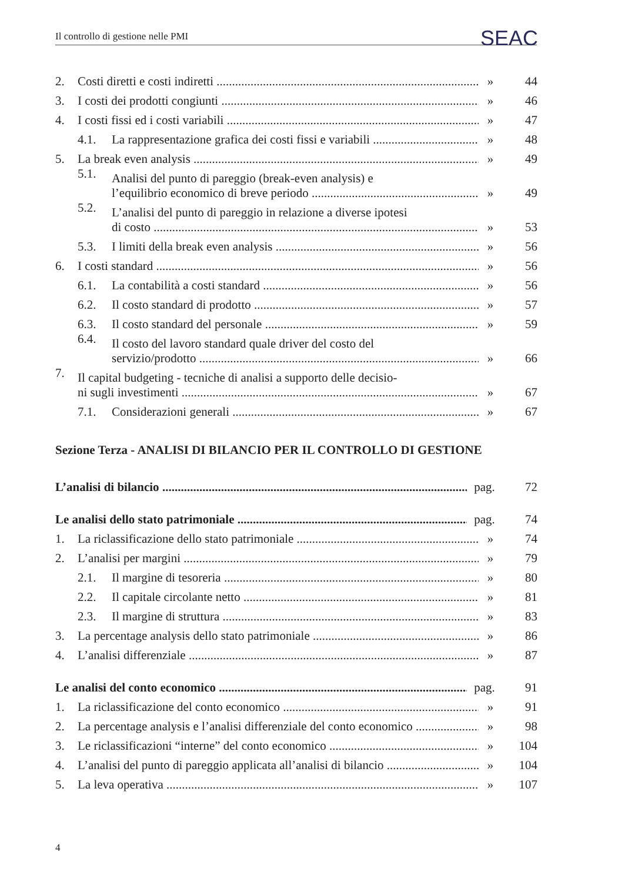Il controllo di gestione nelle PMI
SEAC
2. Costi diretti e costi indiretti » 44
3. I costi dei prodotti congiunti » 46
4. I costi fissi ed i costi variabili » 47
4.1. La rappresentazione grafica dei costi fissi e variabili » 48
5. La break even analysis » 49
5.1. Analisi del punto di pareggio (break-even analysis) e
l’equilibrio economico di breve periodo » 49
5.2. L’analisi del punto di pareggio in relazione a diverse ipotesi
di costo » 53
5.3. I limiti della break even analysis » 56
6. I costi standard » 56
6.1. La contabilità a costi standard » 56
6.2. Il costo standard di prodotto » 57
6.3. Il costo standard del personale » 59
6.4. Il costo del lavoro standard quale driver del costo del
servizio/prodotto » 66
7. Il capital budgeting - tecniche di analisi a supporto delle decisio-
ni sugli investimenti » 67
7.1. Considerazioni generali » 67
Sezione Terza - ANALISI DI BILANCIO PER IL CONTROLLO DI GESTIONE
L’analisi di bilancio pag. 72
Le analisi dello stato patrimoniale pag. 74
1. La riclassificazione dello stato patrimoniale » 74
2. L’analisi per margini » 79
2.1. Il margine di tesoreria » 80
2.2. Il capitale circolante netto » 81
2.3. Il margine di struttura » 83
3. La percentage analysis dello stato patrimoniale » 86
4. L’analisi differenziale » 87
Le analisi del conto economico pag. 91
1. La riclassificazione del conto economico » 91
2. La percentage analysis e l’analisi differenziale del conto economico » 98
3. Le riclassificazioni “interne” del conto economico » 104
4. L’analisi del punto di pareggio applicata all’analisi di bilancio » 104
5. La leva operativa » 107
4